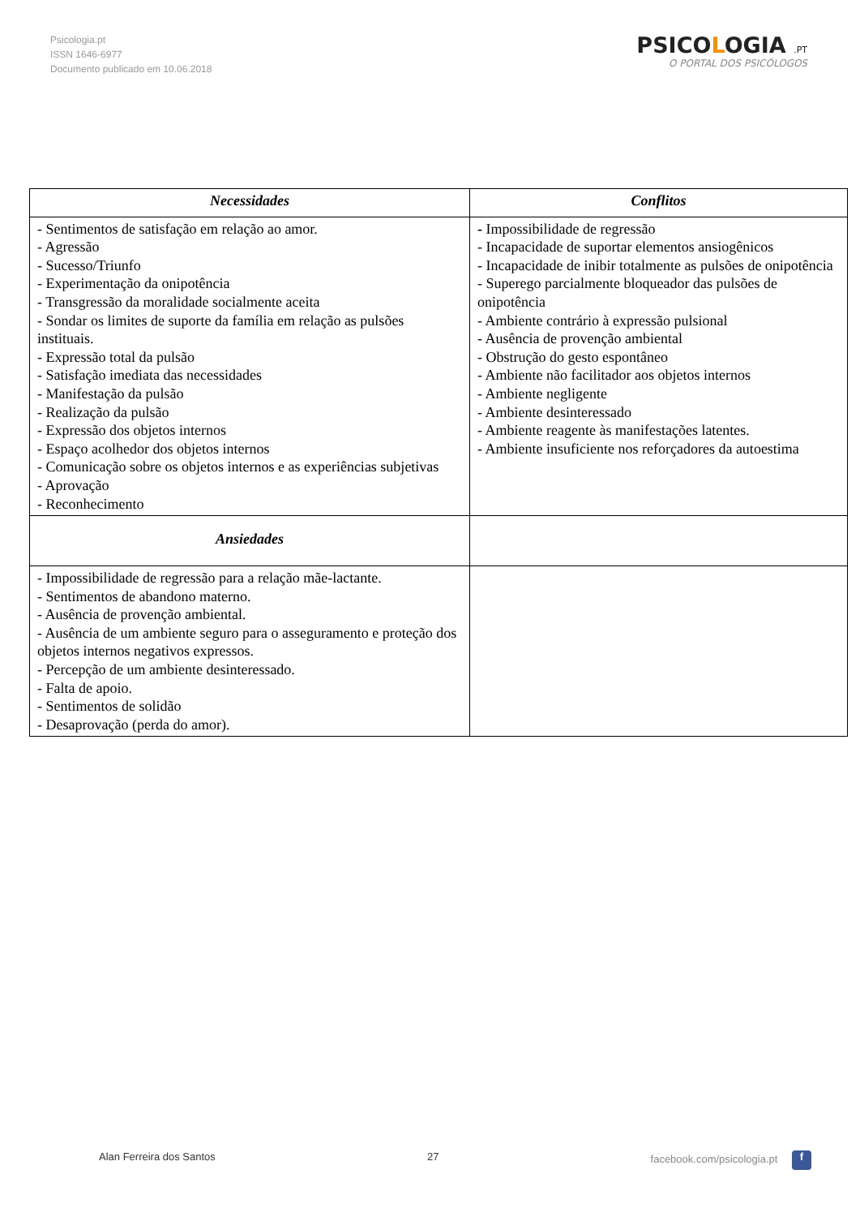Psicologia.pt
ISSN 1646-6977
Documento publicado em 10.06.2018
PSICOLOGIA .PT
O PORTAL DOS PSICÓLOGOS
| Necessidades | Conflitos |
| --- | --- |
| - Sentimentos de satisfação em relação ao amor. - Agressão - Sucesso/Triunfo - Experimentação da onipotência - Transgressão da moralidade socialmente aceita - Sondar os limites de suporte da família em relação as pulsões instituais. - Expressão total da pulsão - Satisfação imediata das necessidades - Manifestação da pulsão - Realização da pulsão - Expressão dos objetos internos - Espaço acolhedor dos objetos internos - Comunicação sobre os objetos internos e as experiências subjetivas - Aprovação - Reconhecimento | - Impossibilidade de regressão - Incapacidade de suportar elementos ansiogênicos - Incapacidade de inibir totalmente as pulsões de onipotência - Superego parcialmente bloqueador das pulsões de onipotência - Ambiente contrário à expressão pulsional - Ausência de provenção ambiental - Obstrução do gesto espontâneo - Ambiente não facilitador aos objetos internos - Ambiente negligente - Ambiente desinteressado - Ambiente reagente às manifestações latentes. - Ambiente insuficiente nos reforçadores da autoestima |
| Ansiedades | |
| - Impossibilidade de regressão para a relação mãe-lactante. - Sentimentos de abandono materno. - Ausência de provenção ambiental. - Ausência de um ambiente seguro para o asseguramento e proteção dos objetos internos negativos expressos. - Percepção de um ambiente desinteressado. - Falta de apoio. - Sentimentos de solidão - Desaprovação (perda do amor). | |
Alan Ferreira dos Santos 27 facebook.com/psicologia.pt f